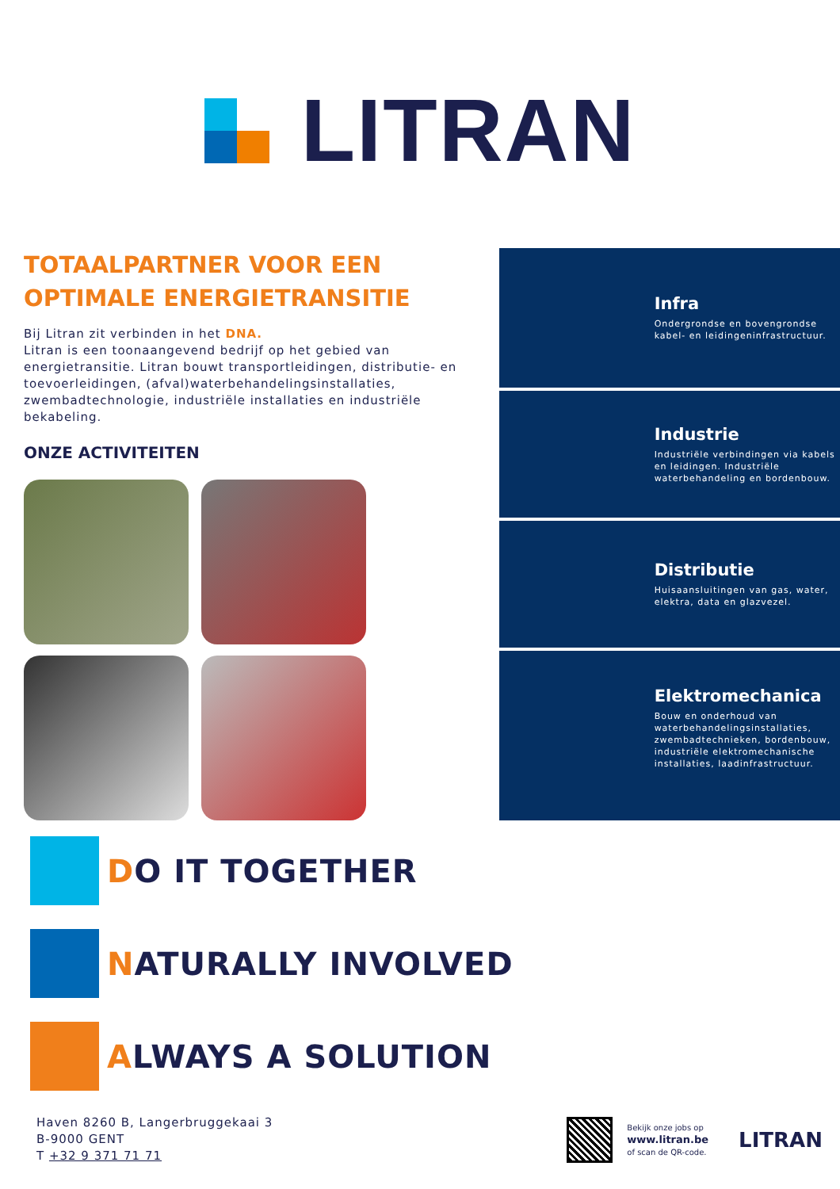LITRAN
TOTAALPARTNER VOOR EEN OPTIMALE ENERGIETRANSITIE
Bij Litran zit verbinden in het DNA.
Litran is een toonaangevend bedrijf op het gebied van energietransitie. Litran bouwt transportleidingen, distributie- en toevoerleidingen, (afval)waterbehandelingsinstallaties, zwembadtechnologie, industriële installaties en industriële bekabeling.
ONZE ACTIVITEITEN
Infra
Ondergrondse en bovengrondse kabel- en leidingeninfrastructuur.
Industrie
Industriële verbindingen via kabels en leidingen. Industriële waterbehandeling en bordenbouw.
Distributie
Huisaansluitingen van gas, water, elektra, data en glazvezel.
Elektromechanica
Bouw en onderhoud van waterbehandelingsinstallaties, zwembadtechnieken, bordenbouw, industriële elektromechanische installaties, laadinfrastructuur.
DO IT TOGETHER
NATURALLY INVOLVED
ALWAYS A SOLUTION
Haven 8260 B, Langerbruggekaai 3
B-9000 GENT
T +32 9 371 71 71
Bekijk onze jobs op
www.litran.be
of scan de QR-code.
LITRAN